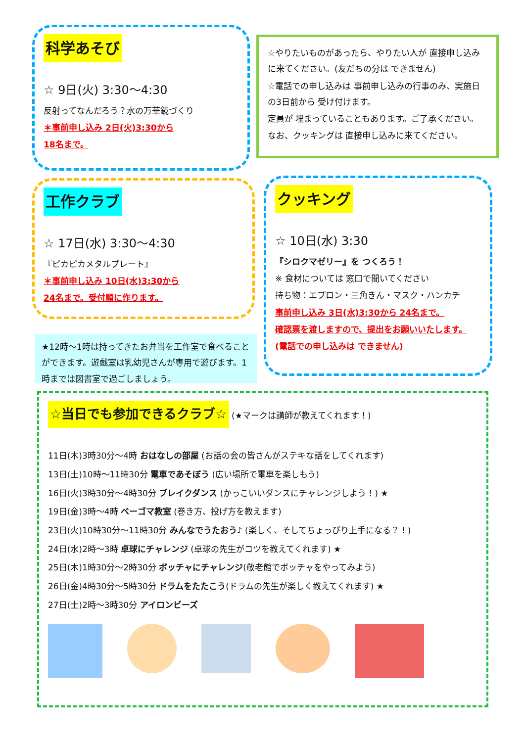科学あそび
☆ 9日(火) 3:30～4:30
反射ってなんだろう？水の万華鏡づくり
＊事前申し込み 2日(火)3:30から
18名まで。
☆やりたいものがあったら、やりたい人が 直接申し込みに来てください。(友だちの分は できません)
☆電話での申し込みは 事前申し込みの行事のみ、実施日の3日前から 受け付けます。
定員が 埋まっていることもあります。ご了承ください。
なお、クッキングは 直接申し込みに来てください。
工作クラブ
☆ 17日(水) 3:30～4:30
『ピカピカメタルプレート』
＊事前申し込み 10日(水)3:30から
24名まで。受付順に作ります。
クッキング
☆ 10日(水) 3:30
『シロクマゼリー』を つくろう！
※ 食材については 窓口で聞いてください
持ち物：エプロン・三角きん・マスク・ハンカチ
事前申し込み 3日(水)3:30から 24名まで。
確認票を渡しますので、提出をお願いいたします。
(電話での申し込みは できません)
★12時～1時は持ってきたお弁当を工作室で食べることができます。遊戯室は乳幼児さんが専用で遊びます。1時までは図書室で過ごしましょう。
☆当日でも参加できるクラブ☆ (★マークは講師が教えてくれます！)
11日(木)3時30分～4時 おはなしの部屋 (お話の会の皆さんがステキな話をしてくれます)
13日(土)10時～11時30分 電車であそぼう (広い場所で電車を楽しもう)
16日(火)3時30分～4時30分 ブレイクダンス (かっこいいダンスにチャレンジしよう！) ★
19日(金)3時～4時 ベーゴマ教室 (巻き方、投げ方を教えます)
23日(火)10時30分～11時30分 みんなでうたおう♪ (楽しく、そしてちょっぴり上手になる？！)
24日(水)2時～3時 卓球にチャレンジ (卓球の先生がコツを教えてくれます) ★
25日(木)1時30分～2時30分 ボッチャにチャレンジ(敬老館でボッチャをやってみよう)
26日(金)4時30分～5時30分 ドラムをたたこう(ドラムの先生が楽しく教えてくれます) ★
27日(土)2時～3時30分 アイロンビーズ